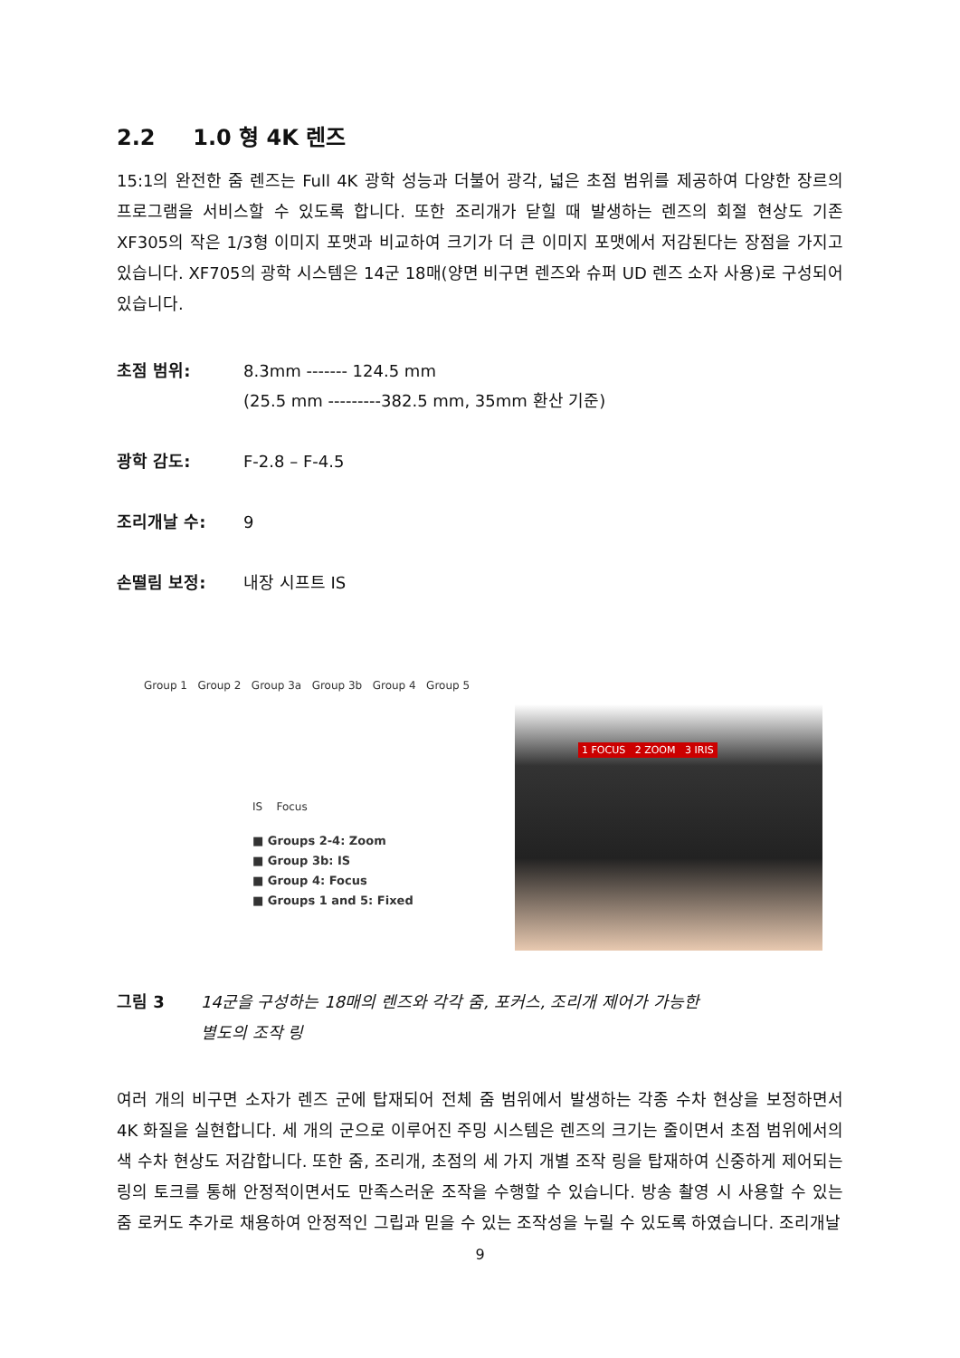2.2 1.0 형 4K 렌즈
15:1의 완전한 줌 렌즈는 Full 4K 광학 성능과 더불어 광각, 넓은 초점 범위를 제공하여 다양한 장르의 프로그램을 서비스할 수 있도록 합니다. 또한 조리개가 닫힐 때 발생하는 렌즈의 회절 현상도 기존 XF305의 작은 1/3형 이미지 포맷과 비교하여 크기가 더 큰 이미지 포맷에서 저감된다는 장점을 가지고 있습니다. XF705의 광학 시스템은 14군 18매(양면 비구면 렌즈와 슈퍼 UD 렌즈 소자 사용)로 구성되어 있습니다.
초점 범위: 8.3mm ------- 124.5 mm
(25.5 mm ---------382.5 mm, 35mm 환산 기준)
광학 감도: F-2.8 – F-4.5
조리개날 수: 9
손떨림 보정: 내장 시프트 IS
Group 1 Group 2 Group 3a Group 3b Group 4 Group 5
IS Focus
■ Groups 2-4: Zoom
■ Group 3b: IS
■ Group 4: Focus
■ Groups 1 and 5: Fixed
1 FOCUS 2 ZOOM 3 IRIS
그림 3 14군을 구성하는 18매의 렌즈와 각각 줌, 포커스, 조리개 제어가 가능한
별도의 조작 링
여러 개의 비구면 소자가 렌즈 군에 탑재되어 전체 줌 범위에서 발생하는 각종 수차 현상을 보정하면서 4K 화질을 실현합니다. 세 개의 군으로 이루어진 주밍 시스템은 렌즈의 크기는 줄이면서 초점 범위에서의 색 수차 현상도 저감합니다. 또한 줌, 조리개, 초점의 세 가지 개별 조작 링을 탑재하여 신중하게 제어되는 링의 토크를 통해 안정적이면서도 만족스러운 조작을 수행할 수 있습니다. 방송 촬영 시 사용할 수 있는 줌 로커도 추가로 채용하여 안정적인 그립과 믿을 수 있는 조작성을 누릴 수 있도록 하였습니다. 조리개날
9